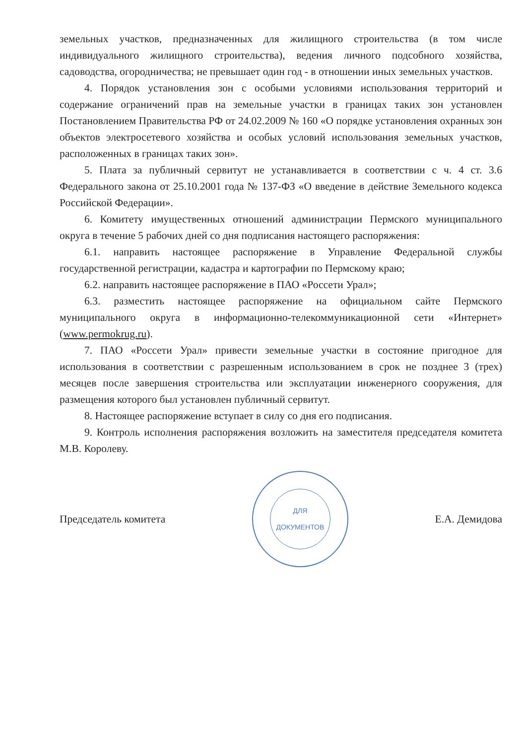земельных участков, предназначенных для жилищного строительства (в том числе индивидуального жилищного строительства), ведения личного подсобного хозяйства, садоводства, огородничества; не превышает один год - в отношении иных земельных участков.
4. Порядок установления зон с особыми условиями использования территорий и содержание ограничений прав на земельные участки в границах таких зон установлен Постановлением Правительства РФ от 24.02.2009 № 160 «О порядке установления охранных зон объектов электросетевого хозяйства и особых условий использования земельных участков, расположенных в границах таких зон».
5. Плата за публичный сервитут не устанавливается в соответствии с ч. 4 ст. 3.6 Федерального закона от 25.10.2001 года № 137-ФЗ «О введение в действие Земельного кодекса Российской Федерации».
6. Комитету имущественных отношений администрации Пермского муниципального округа в течение 5 рабочих дней со дня подписания настоящего распоряжения:
6.1. направить настоящее распоряжение в Управление Федеральной службы государственной регистрации, кадастра и картографии по Пермскому краю;
6.2. направить настоящее распоряжение в ПАО «Россети Урал»;
6.3. разместить настоящее распоряжение на официальном сайте Пермского муниципального округа в информационно-телекоммуникационной сети «Интернет» (www.permokrug.ru).
7. ПАО «Россети Урал» привести земельные участки в состояние пригодное для использования в соответствии с разрешенным использованием в срок не позднее 3 (трех) месяцев после завершения строительства или эксплуатации инженерного сооружения, для размещения которого был установлен публичный сервитут.
8. Настоящее распоряжение вступает в силу со дня его подписания.
9. Контроль исполнения распоряжения возложить на заместителя председателя комитета М.В. Королеву.
Председатель комитета
ДЛЯ
ДОКУМЕНТОВ
Е.А. Демидова